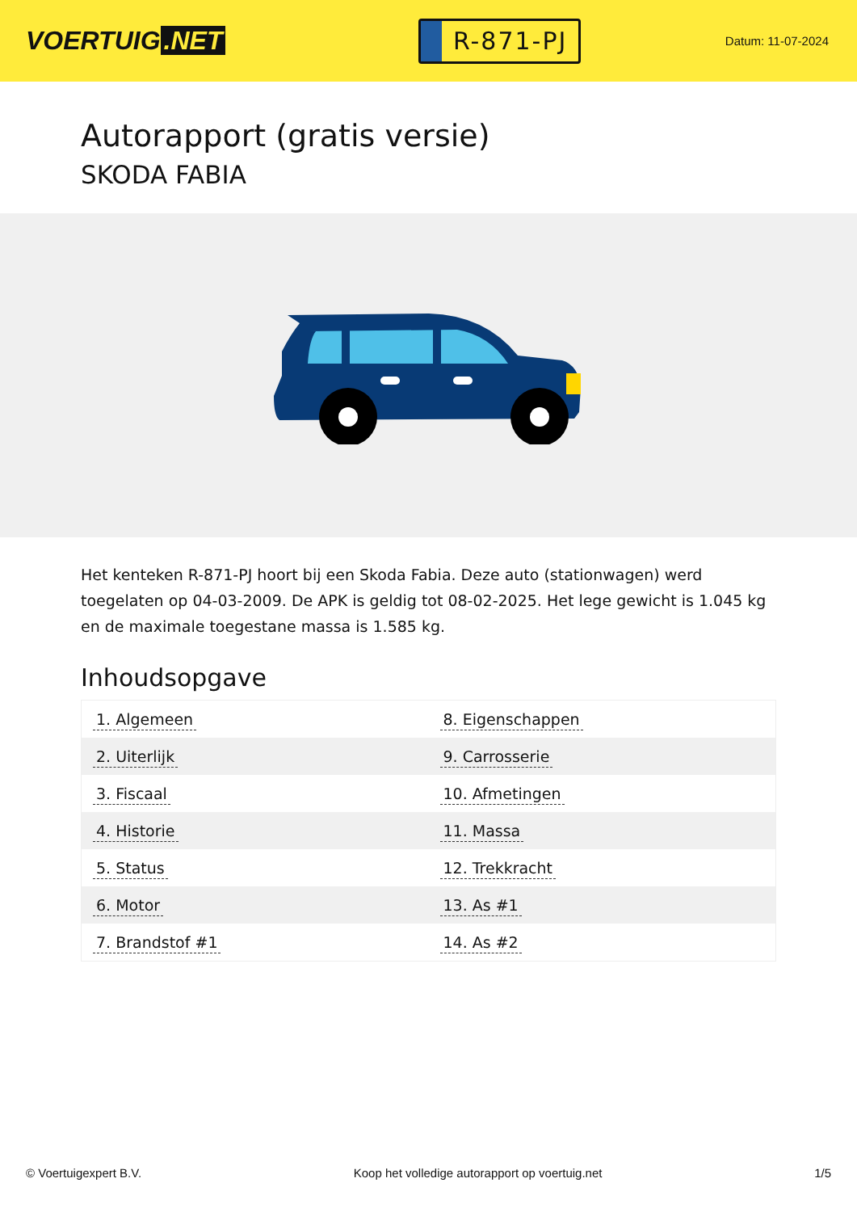VOERTUIG.NET
R-871-PJ
Datum: 11-07-2024
Autorapport (gratis versie)
SKODA FABIA
Het kenteken R-871-PJ hoort bij een Skoda Fabia. Deze auto (stationwagen) werd toegelaten op 04-03-2009. De APK is geldig tot 08-02-2025. Het lege gewicht is 1.045 kg en de maximale toegestane massa is 1.585 kg.
Inhoudsopgave
| 1. Algemeen | 8. Eigenschappen |
| 2. Uiterlijk | 9. Carrosserie |
| 3. Fiscaal | 10. Afmetingen |
| 4. Historie | 11. Massa |
| 5. Status | 12. Trekkracht |
| 6. Motor | 13. As #1 |
| 7. Brandstof #1 | 14. As #2 |
© Voertuigexpert B.V. Koop het volledige autorapport op voertuig.net 1/5